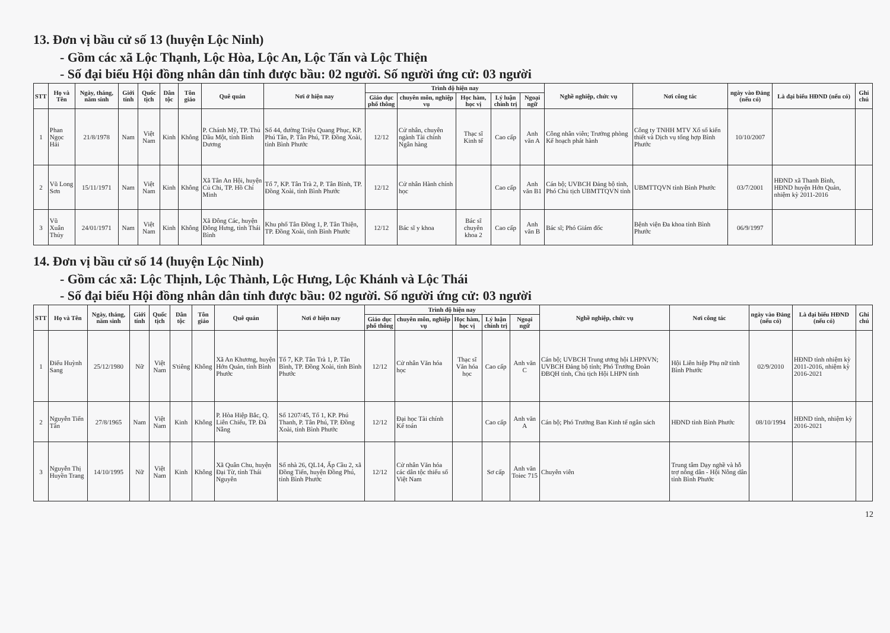13. Đơn vị bầu cử số 13 (huyện Lộc Ninh)
- Gồm các xã Lộc Thạnh, Lộc Hòa, Lộc An, Lộc Tấn và Lộc Thiện
- Số đại biểu Hội đồng nhân dân tỉnh được bầu: 02 người. Số người ứng cử: 03 người
| STT | Họ và Tên | Ngày, tháng, năm sinh | Giới tính | Quốc tịch | Dân tộc | Tôn giáo | Quê quán | Nơi ở hiện nay | Trình độ hiện nay | | | | | Nghề nghiệp, chức vụ | Nơi công tác | ngày vào Đảng (nếu có) | Là đại biểu HĐND (nếu có) | Ghi chú |
| --- | --- | --- | --- | --- | --- | --- | --- | --- | --- | --- | --- | --- | --- | --- | --- | --- | --- | --- |
| | | | | | | | | | Giáo dục phổ thông | chuyên môn, nghiệp vụ | Học hàm, học vị | Lý luận chính trị | Ngoại ngữ | | | | | |
| 1 | Phan Ngọc Hải | 21/8/1978 | Nam | Việt Nam | Kinh | Không | P. Chánh Mỹ, TP. Thủ Dầu Một, tỉnh Bình Dương | Số 44, đường Triệu Quang Phục, KP. Phú Tân, P. Tân Phú, TP. Đồng Xoài, tỉnh Bình Phước | 12/12 | Cử nhân, chuyên ngành Tài chính Ngân hàng | Thạc sĩ Kinh tế | Cao cấp | Anh văn A | Công nhân viên; Trưởng phòng Kế hoạch phát hành | Công ty TNHH MTV Xổ số kiến thiết và Dịch vụ tổng hợp Bình Phước | 10/10/2007 | | |
| 2 | Vũ Long Sơn | 15/11/1971 | Nam | Việt Nam | Kinh | Không | Xã Tân An Hội, huyện Củ Chi, TP. Hồ Chí Minh | Tổ 7, KP. Tân Trà 2, P. Tân Bình, TP. Đồng Xoài, tỉnh Bình Phước | 12/12 | Cử nhân Hành chính học | | Cao cấp | Anh văn B1 | Cán bộ; UVBCH Đảng bộ tỉnh, Phó Chủ tịch UBMTTQVN tỉnh | UBMTTQVN tỉnh Bình Phước | 03/7/2001 | HĐND xã Thanh Bình, HĐND huyện Hớn Quản, nhiệm kỳ 2011-2016 | |
| 3 | Vũ Xuân Thủy | 24/01/1971 | Nam | Việt Nam | Kinh | Không | Xã Đông Các, huyện Đông Hưng, tỉnh Thái Bình | Khu phố Tân Đồng 1, P. Tân Thiện, TP. Đồng Xoài, tỉnh Bình Phước | 12/12 | Bác sĩ y khoa | Bác sĩ chuyên khoa 2 | Cao cấp | Anh văn B | Bác sĩ; Phó Giám đốc | Bệnh viện Đa khoa tỉnh Bình Phước | 06/9/1997 | | |
14. Đơn vị bầu cử số 14 (huyện Lộc Ninh)
- Gồm các xã: Lộc Thịnh, Lộc Thành, Lộc Hưng, Lộc Khánh và Lộc Thái
- Số đại biểu Hội đồng nhân dân tỉnh được bầu: 02 người. Số người ứng cử: 03 người
| STT | Họ và Tên | Ngày, tháng, năm sinh | Giới tính | Quốc tịch | Dân tộc | Tôn giáo | Quê quán | Nơi ở hiện nay | Trình độ hiện nay | | | | | Nghề nghiệp, chức vụ | Nơi công tác | ngày vào Đảng (nếu có) | Là đại biểu HĐND (nếu có) | Ghi chú |
| --- | --- | --- | --- | --- | --- | --- | --- | --- | --- | --- | --- | --- | --- | --- | --- | --- | --- | --- |
| | | | | | | | | | Giáo dục phổ thông | chuyên môn, nghiệp vụ | Học hàm, học vị | Lý luận chính trị | Ngoại ngữ | | | | | |
| 1 | Điểu Huỳnh Sang | 25/12/1980 | Nữ | Việt Nam | S'tiêng | Không | Xã An Khương, huyện Hớn Quản, tỉnh Bình Phước | Tổ 7, KP. Tân Trà 1, P. Tân Bình, TP. Đồng Xoài, tỉnh Bình Phước | 12/12 | Cử nhân Văn hóa học | Thạc sĩ Văn hóa học | Cao cấp | Anh văn C | Cán bộ; UVBCH Trung ương hội LHPNVN; UVBCH Đảng bộ tỉnh; Phó Trưởng Đoàn ĐBQH tỉnh, Chủ tịch Hội LHPN tỉnh | Hội Liên hiệp Phụ nữ tỉnh Bình Phước | 02/9/2010 | HĐND tỉnh nhiệm kỳ 2011-2016, nhiệm kỳ 2016-2021 | |
| 2 | Nguyễn Tiến Tân | 27/8/1965 | Nam | Việt Nam | Kinh | Không | P. Hòa Hiệp Bắc, Q. Liên Chiểu, TP. Đà Nẵng | Số 1207/45, Tổ 1, KP. Phú Thanh, P. Tân Phú, TP. Đồng Xoài, tỉnh Bình Phước | 12/12 | Đại học Tài chính Kế toán | | Cao cấp | Anh văn A | Cán bộ; Phó Trưởng Ban Kinh tế ngân sách | HĐND tỉnh Bình Phước | 08/10/1994 | HĐND tỉnh, nhiệm kỳ 2016-2021 | |
| 3 | Nguyễn Thị Huyền Trang | 14/10/1995 | Nữ | Việt Nam | Kinh | Không | Xã Quân Chu, huyện Đại Từ, tỉnh Thái Nguyên | Số nhà 26, QL14, Ấp Cầu 2, xã Đồng Tiến, huyện Đồng Phú, tỉnh Bình Phước | 12/12 | Cử nhân Văn hóa các dân tộc thiểu số Việt Nam | | Sơ cấp | Anh văn Toiec 715 | Chuyên viên | Trung tâm Dạy nghề và hỗ trợ nông dân - Hội Nông dân tỉnh Bình Phước | | | |
12